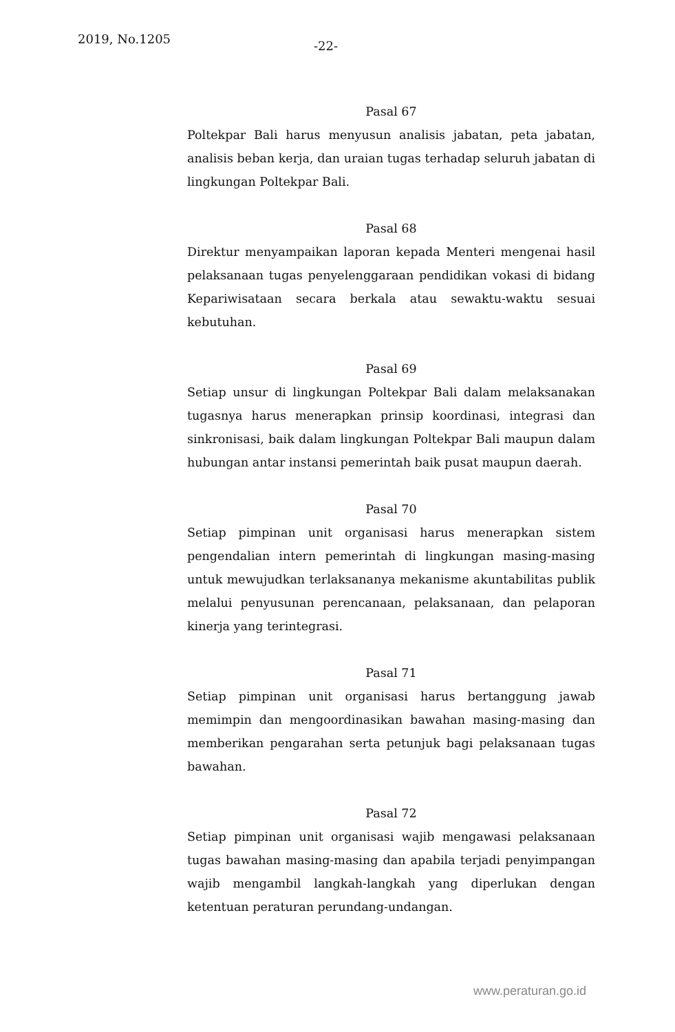2019, No.1205
-22-
Pasal 67
Poltekpar Bali harus menyusun analisis jabatan, peta jabatan, analisis beban kerja, dan uraian tugas terhadap seluruh jabatan di lingkungan Poltekpar Bali.
Pasal 68
Direktur menyampaikan laporan kepada Menteri mengenai hasil pelaksanaan tugas penyelenggaraan pendidikan vokasi di bidang Kepariwisataan secara berkala atau sewaktu-waktu sesuai kebutuhan.
Pasal 69
Setiap unsur di lingkungan Poltekpar Bali dalam melaksanakan tugasnya harus menerapkan prinsip koordinasi, integrasi dan sinkronisasi, baik dalam lingkungan Poltekpar Bali maupun dalam hubungan antar instansi pemerintah baik pusat maupun daerah.
Pasal 70
Setiap pimpinan unit organisasi harus menerapkan sistem pengendalian intern pemerintah di lingkungan masing-masing untuk mewujudkan terlaksananya mekanisme akuntabilitas publik melalui penyusunan perencanaan, pelaksanaan, dan pelaporan kinerja yang terintegrasi.
Pasal 71
Setiap pimpinan unit organisasi harus bertanggung jawab memimpin dan mengoordinasikan bawahan masing-masing dan memberikan pengarahan serta petunjuk bagi pelaksanaan tugas bawahan.
Pasal 72
Setiap pimpinan unit organisasi wajib mengawasi pelaksanaan tugas bawahan masing-masing dan apabila terjadi penyimpangan wajib mengambil langkah-langkah yang diperlukan dengan ketentuan peraturan perundang-undangan.
www.peraturan.go.id